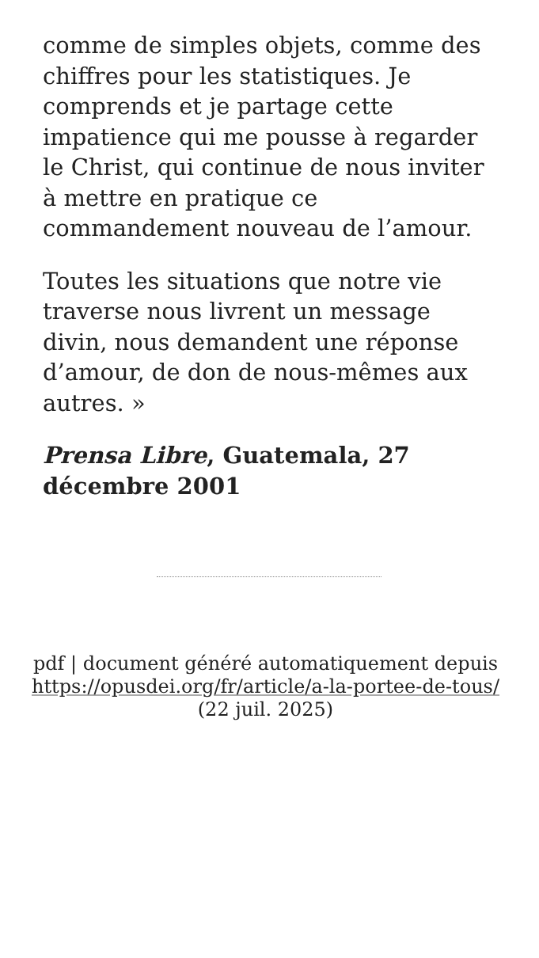comme de simples objets, comme des chiffres pour les statistiques. Je comprends et je partage cette impatience qui me pousse à regarder le Christ, qui continue de nous inviter à mettre en pratique ce commandement nouveau de l’amour.
Toutes les situations que notre vie traverse nous livrent un message divin, nous demandent une réponse d’amour, de don de nous-mêmes aux autres. »
Prensa Libre, Guatemala, 27 décembre 2001
pdf | document généré automatiquement depuis https://opusdei.org/fr/article/a-la-portee-de-tous/ (22 juil. 2025)